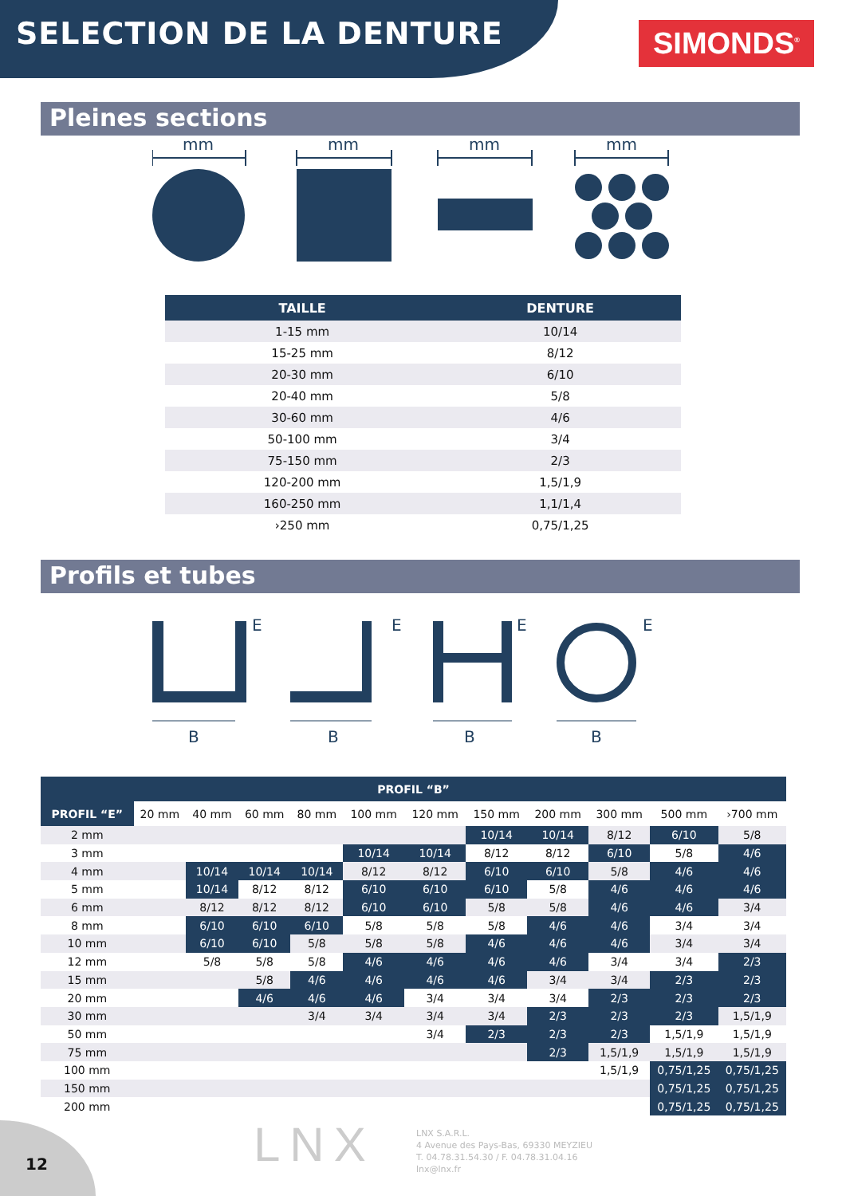SELECTION DE LA DENTURE
SIMONDS<sup>®</sup>
Pleines sections
mm
mm
mm
mm
| TAILLE | DENTURE |
| --- | --- |
| 1-15 mm | 10/14 |
| 15-25 mm | 8/12 |
| 20-30 mm | 6/10 |
| 20-40 mm | 5/8 |
| 30-60 mm | 4/6 |
| 50-100 mm | 3/4 |
| 75-150 mm | 2/3 |
| 120-200 mm | 1,5/1,9 |
| 160-250 mm | 1,1/1,4 |
| ›250 mm | 0,75/1,25 |
Profils et tubes
E
B
E
B
E
B
E
B
| PROFIL “B” | | | | | | | | | | | |
| --- | --- | --- | --- | --- | --- | --- | --- | --- | --- | --- | --- |
| PROFIL “E” | 20 mm | 40 mm | 60 mm | 80 mm | 100 mm | 120 mm | 150 mm | 200 mm | 300 mm | 500 mm | ›700 mm |
| 2 mm | | | | | | | 10/14 | 10/14 | 8/12 | 6/10 | 5/8 |
| 3 mm | | | | | 10/14 | 10/14 | 8/12 | 8/12 | 6/10 | 5/8 | 4/6 |
| 4 mm | | 10/14 | 10/14 | 10/14 | 8/12 | 8/12 | 6/10 | 6/10 | 5/8 | 4/6 | 4/6 |
| 5 mm | | 10/14 | 8/12 | 8/12 | 6/10 | 6/10 | 6/10 | 5/8 | 4/6 | 4/6 | 4/6 |
| 6 mm | | 8/12 | 8/12 | 8/12 | 6/10 | 6/10 | 5/8 | 5/8 | 4/6 | 4/6 | 3/4 |
| 8 mm | | 6/10 | 6/10 | 6/10 | 5/8 | 5/8 | 5/8 | 4/6 | 4/6 | 3/4 | 3/4 |
| 10 mm | | 6/10 | 6/10 | 5/8 | 5/8 | 5/8 | 4/6 | 4/6 | 4/6 | 3/4 | 3/4 |
| 12 mm | | 5/8 | 5/8 | 5/8 | 4/6 | 4/6 | 4/6 | 4/6 | 3/4 | 3/4 | 2/3 |
| 15 mm | | | 5/8 | 4/6 | 4/6 | 4/6 | 4/6 | 3/4 | 3/4 | 2/3 | 2/3 |
| 20 mm | | | 4/6 | 4/6 | 4/6 | 3/4 | 3/4 | 3/4 | 2/3 | 2/3 | 2/3 |
| 30 mm | | | | 3/4 | 3/4 | 3/4 | 3/4 | 2/3 | 2/3 | 2/3 | 1,5/1,9 |
| 50 mm | | | | | | 3/4 | 2/3 | 2/3 | 2/3 | 1,5/1,9 | 1,5/1,9 |
| 75 mm | | | | | | | | 2/3 | 1,5/1,9 | 1,5/1,9 | 1,5/1,9 |
| 100 mm | | | | | | | | | 1,5/1,9 | 0,75/1,25 | 0,75/1,25 |
| 150 mm | | | | | | | | | | 0,75/1,25 | 0,75/1,25 |
| 200 mm | | | | | | | | | | 0,75/1,25 | 0,75/1,25 |
12 LNX
LNX S.A.R.L.
4 Avenue des Pays-Bas, 69330 MEYZIEU
T. 04.78.31.54.30 / F. 04.78.31.04.16
lnx@lnx.fr